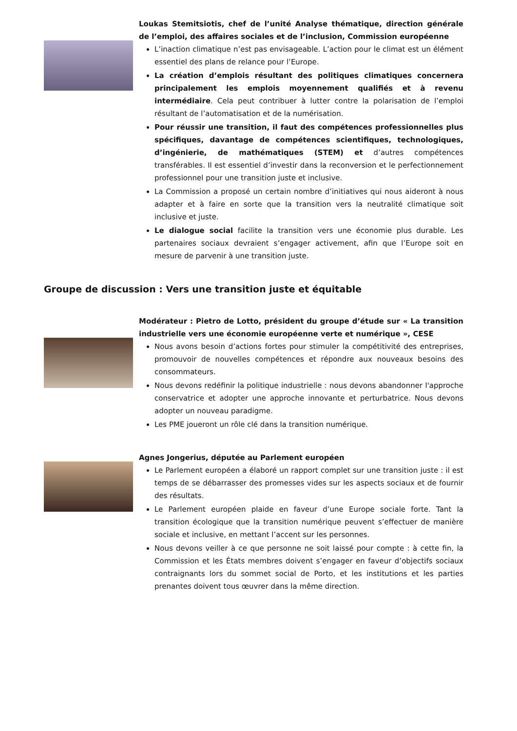Loukas Stemitsiotis, chef de l’unité Analyse thématique, direction générale de l’emploi, des affaires sociales et de l’inclusion, Commission européenne
L’inaction climatique n’est pas envisageable. L’action pour le climat est un élément essentiel des plans de relance pour l’Europe.
La création d’emplois résultant des politiques climatiques concernera principalement les emplois moyennement qualifiés et à revenu intermédiaire. Cela peut contribuer à lutter contre la polarisation de l’emploi résultant de l’automatisation et de la numérisation.
Pour réussir une transition, il faut des compétences professionnelles plus spécifiques, davantage de compétences scientifiques, technologiques, d’ingénierie, de mathématiques (STEM) et d’autres compétences transférables. Il est essentiel d’investir dans la reconversion et le perfectionnement professionnel pour une transition juste et inclusive.
La Commission a proposé un certain nombre d’initiatives qui nous aideront à nous adapter et à faire en sorte que la transition vers la neutralité climatique soit inclusive et juste.
Le dialogue social facilite la transition vers une économie plus durable. Les partenaires sociaux devraient s’engager activement, afin que l’Europe soit en mesure de parvenir à une transition juste.
Groupe de discussion : Vers une transition juste et équitable
Modérateur : Pietro de Lotto, président du groupe d’étude sur « La transition industrielle vers une économie européenne verte et numérique », CESE
Nous avons besoin d’actions fortes pour stimuler la compétitivité des entreprises, promouvoir de nouvelles compétences et répondre aux nouveaux besoins des consommateurs.
Nous devons redéfinir la politique industrielle : nous devons abandonner l'approche conservatrice et adopter une approche innovante et perturbatrice. Nous devons adopter un nouveau paradigme.
Les PME joueront un rôle clé dans la transition numérique.
Agnes Jongerius, députée au Parlement européen
Le Parlement européen a élaboré un rapport complet sur une transition juste : il est temps de se débarrasser des promesses vides sur les aspects sociaux et de fournir des résultats.
Le Parlement européen plaide en faveur d’une Europe sociale forte. Tant la transition écologique que la transition numérique peuvent s’effectuer de manière sociale et inclusive, en mettant l’accent sur les personnes.
Nous devons veiller à ce que personne ne soit laissé pour compte : à cette fin, la Commission et les États membres doivent s’engager en faveur d’objectifs sociaux contraignants lors du sommet social de Porto, et les institutions et les parties prenantes doivent tous œuvrer dans la même direction.